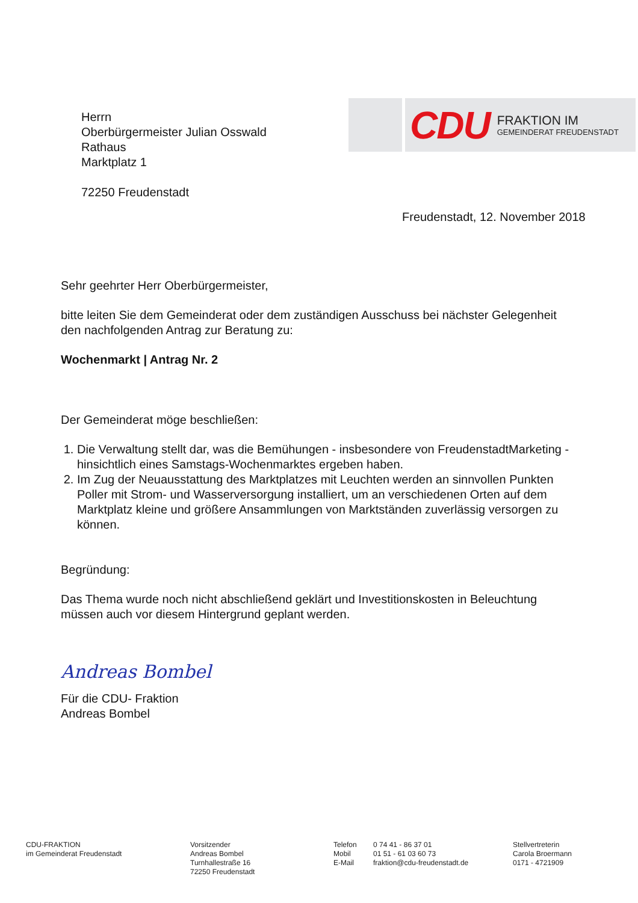CDU
FRAKTION IM
GEMEINDERAT FREUDENSTADT
Herrn
Oberbürgermeister Julian Osswald
Rathaus
Marktplatz 1
72250 Freudenstadt
Freudenstadt, 12. November 2018
Sehr geehrter Herr Oberbürgermeister,
bitte leiten Sie dem Gemeinderat oder dem zuständigen Ausschuss bei nächster Gelegenheit den nachfolgenden Antrag zur Beratung zu:
Wochenmarkt | Antrag Nr. 2
Der Gemeinderat möge beschließen:
1. Die Verwaltung stellt dar, was die Bemühungen - insbesondere von FreudenstadtMarketing - hinsichtlich eines Samstags-Wochenmarktes ergeben haben.
2. Im Zug der Neuausstattung des Marktplatzes mit Leuchten werden an sinnvollen Punkten Poller mit Strom- und Wasserversorgung installiert, um an verschiedenen Orten auf dem Marktplatz kleine und größere Ansammlungen von Marktständen zuverlässig versorgen zu können.
Begründung:
Das Thema wurde noch nicht abschließend geklärt und Investitionskosten in Beleuchtung müssen auch vor diesem Hintergrund geplant werden.
Andreas Bombel
Für die CDU- Fraktion
Andreas Bombel
CDU-FRAKTION
im Gemeinderat Freudenstadt
Vorsitzender
Andreas Bombel
Turnhallestraße 16
72250 Freudenstadt
Telefon
Mobil
E-Mail
0 74 41 - 86 37 01
01 51 - 61 03 60 73
fraktion@cdu-freudenstadt.de
Stellvertreterin
Carola Broermann
0171 - 4721909